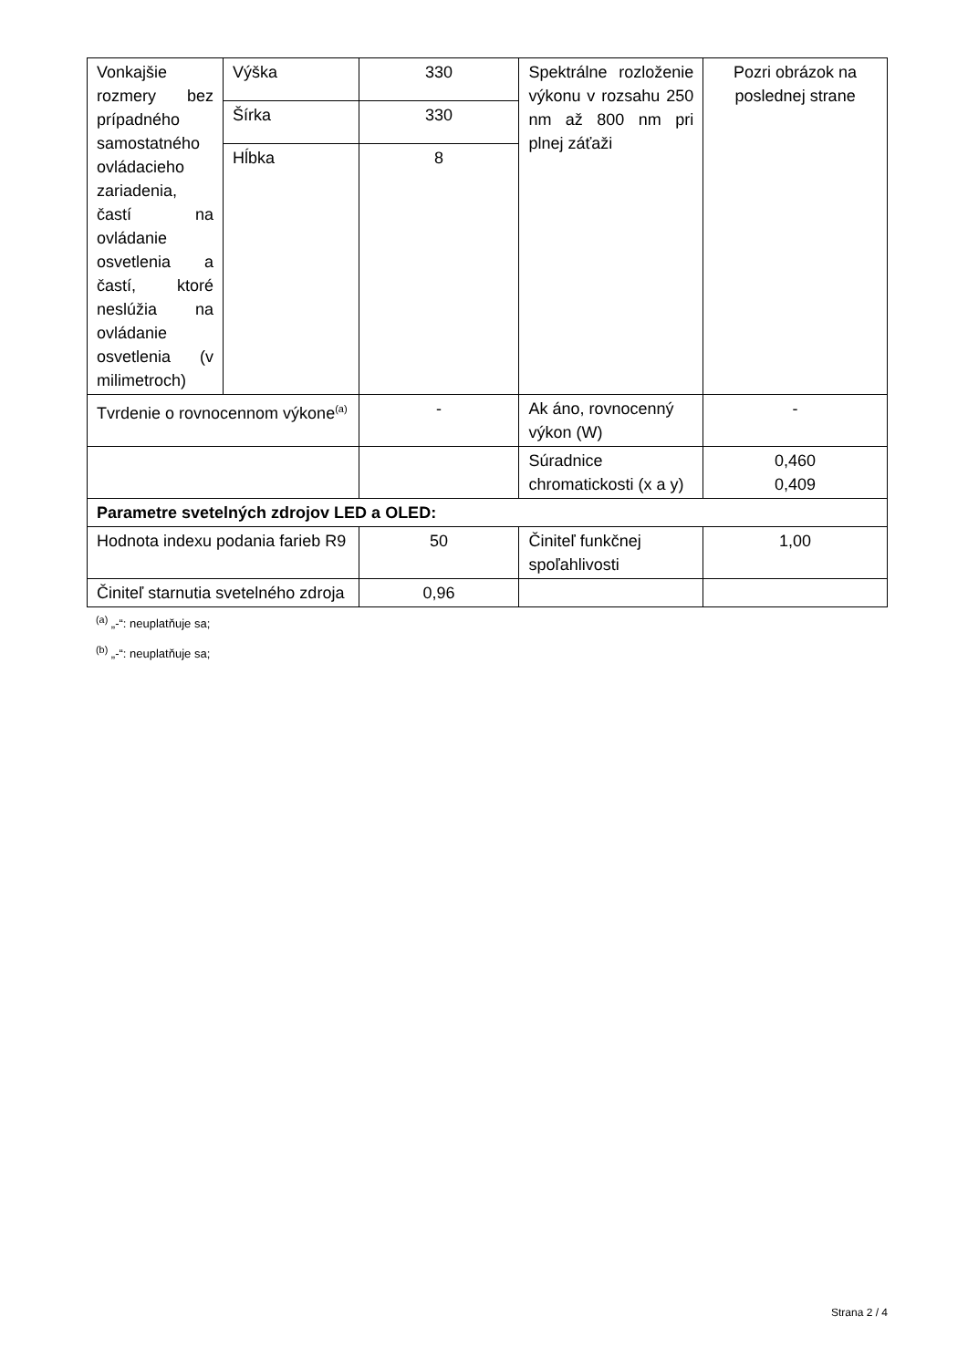| Vonkajšie rozmery bez prípadného samostatného ovládacieho zariadenia, častí na ovládanie osvetlenia a častí, ktoré neslúžia na ovládanie osvetlenia (v milimetroch) | Výška | 330 | Spektrálne rozloženie výkonu v rozsahu 250 nm až 800 nm pri plnej záťaži | Pozri obrázok na poslednej strane |
| | Šírka | 330 | | |
| | Hĺbka | 8 | | |
| Tvrdenie o rovnocennom výkone<sup>(a)</sup> | | - | Ak áno, rovnocenný výkon (W) | - |
| | | | Súradnice chromatickosti (x a y) | 0,460 0,409 |
| Parametre svetelných zdrojov LED a OLED: | | | | |
| Hodnota indexu podania farieb R9 | | 50 | Činiteľ funkčnej spoľahlivosti | 1,00 |
| Činiteľ starnutia svetelného zdroja | | 0,96 | | |
<sup>(a)</sup> „-“: neuplatňuje sa;
<sup>(b)</sup> „-“: neuplatňuje sa;
Strana 2 / 4